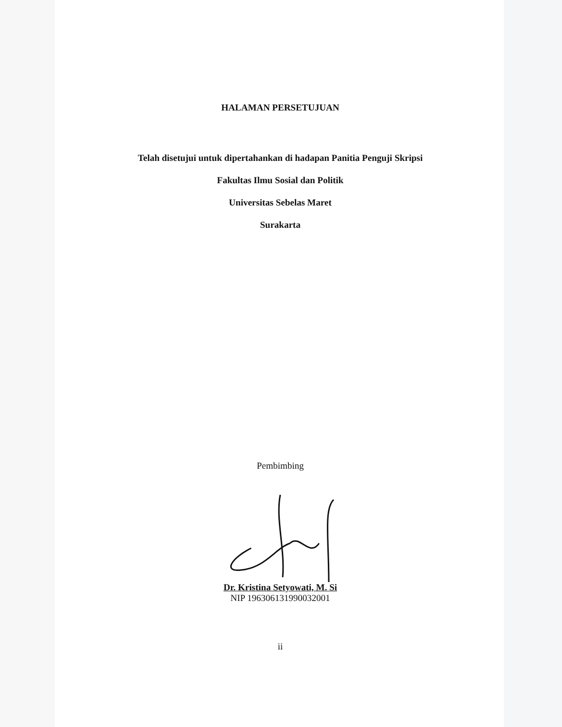HALAMAN PERSETUJUAN
Telah disetujui untuk dipertahankan di hadapan Panitia Penguji Skripsi
Fakultas Ilmu Sosial dan Politik
Universitas Sebelas Maret
Surakarta
Pembimbing
Dr. Kristina Setyowati, M. Si
NIP 196306131990032001
ii